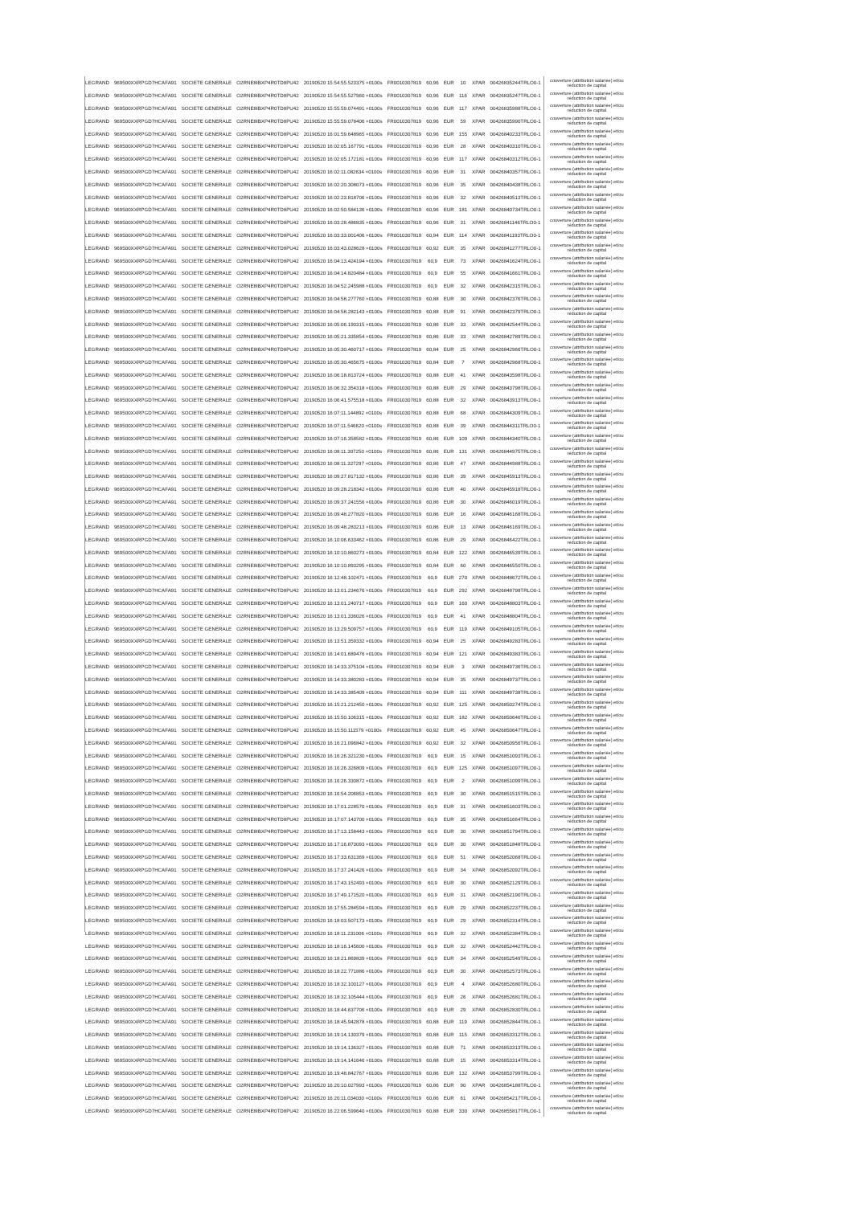| LEGRAND | 969500XXRPGD7HCAFA91 | SOCIETE GENERALE | O2RNE8IBXP4R0TD8PU42 | 20190520 15:54:55.523375 +0100s | FR0010307819 | 60,96 | EUR | 10 | XPAR | 00426835244TRLO0-1 | couverture (attribution salariée) et/ou réduction de capital |
| LEGRAND | 969500XXRPGD7HCAFA91 | SOCIETE GENERALE | O2RNE8IBXP4R0TD8PU42 | 20190520 15:54:55.527960 +0100s | FR0010307819 | 60,96 | EUR | 116 | XPAR | 00426835247TRLO0-1 | couverture (attribution salariée) et/ou réduction de capital |
| LEGRAND | 969500XXRPGD7HCAFA91 | SOCIETE GENERALE | O2RNE8IBXP4R0TD8PU42 | 20190520 15:55:59.074491 +0100s | FR0010307819 | 60,96 | EUR | 117 | XPAR | 00426835988TRLO0-1 | couverture (attribution salariée) et/ou réduction de capital |
| LEGRAND | 969500XXRPGD7HCAFA91 | SOCIETE GENERALE | O2RNE8IBXP4R0TD8PU42 | 20190520 15:55:59.078406 +0100s | FR0010307819 | 60,96 | EUR | 59 | XPAR | 00426835990TRLO0-1 | couverture (attribution salariée) et/ou réduction de capital |
| LEGRAND | 969500XXRPGD7HCAFA91 | SOCIETE GENERALE | O2RNE8IBXP4R0TD8PU42 | 20190520 16:01:59.648965 +0100s | FR0010307819 | 60,96 | EUR | 155 | XPAR | 00426840233TRLO0-1 | couverture (attribution salariée) et/ou réduction de capital |
| LEGRAND | 969500XXRPGD7HCAFA91 | SOCIETE GENERALE | O2RNE8IBXP4R0TD8PU42 | 20190520 16:02:05.167791 +0100s | FR0010307819 | 60,96 | EUR | 28 | XPAR | 00426840310TRLO0-1 | couverture (attribution salariée) et/ou réduction de capital |
| LEGRAND | 969500XXRPGD7HCAFA91 | SOCIETE GENERALE | O2RNE8IBXP4R0TD8PU42 | 20190520 16:02:05.172181 +0100s | FR0010307819 | 60,96 | EUR | 117 | XPAR | 00426840312TRLO0-1 | couverture (attribution salariée) et/ou réduction de capital |
| LEGRAND | 969500XXRPGD7HCAFA91 | SOCIETE GENERALE | O2RNE8IBXP4R0TD8PU42 | 20190520 16:02:11.082634 +0100s | FR0010307819 | 60,96 | EUR | 31 | XPAR | 00426840357TRLO0-1 | couverture (attribution salariée) et/ou réduction de capital |
| LEGRAND | 969500XXRPGD7HCAFA91 | SOCIETE GENERALE | O2RNE8IBXP4R0TD8PU42 | 20190520 16:02:20.308073 +0100s | FR0010307819 | 60,96 | EUR | 35 | XPAR | 00426840438TRLO0-1 | couverture (attribution salariée) et/ou réduction de capital |
| LEGRAND | 969500XXRPGD7HCAFA91 | SOCIETE GENERALE | O2RNE8IBXP4R0TD8PU42 | 20190520 16:02:23.818706 +0100s | FR0010307819 | 60,96 | EUR | 32 | XPAR | 00426840513TRLO0-1 | couverture (attribution salariée) et/ou réduction de capital |
| LEGRAND | 969500XXRPGD7HCAFA91 | SOCIETE GENERALE | O2RNE8IBXP4R0TD8PU42 | 20190520 16:02:50.584136 +0100s | FR0010307819 | 60,96 | EUR | 181 | XPAR | 00426840734TRLO0-1 | couverture (attribution salariée) et/ou réduction de capital |
| LEGRAND | 969500XXRPGD7HCAFA91 | SOCIETE GENERALE | O2RNE8IBXP4R0TD8PU42 | 20190520 16:03:28.486835 +0100s | FR0010307819 | 60,96 | EUR | 31 | XPAR | 00426841146TRLO0-1 | couverture (attribution salariée) et/ou réduction de capital |
| LEGRAND | 969500XXRPGD7HCAFA91 | SOCIETE GENERALE | O2RNE8IBXP4R0TD8PU42 | 20190520 16:03:33.001406 +0100s | FR0010307819 | 60,94 | EUR | 114 | XPAR | 00426841193TRLO0-1 | couverture (attribution salariée) et/ou réduction de capital |
| LEGRAND | 969500XXRPGD7HCAFA91 | SOCIETE GENERALE | O2RNE8IBXP4R0TD8PU42 | 20190520 16:03:43.028628 +0100s | FR0010307819 | 60,92 | EUR | 35 | XPAR | 00426841277TRLO0-1 | couverture (attribution salariée) et/ou réduction de capital |
| LEGRAND | 969500XXRPGD7HCAFA91 | SOCIETE GENERALE | O2RNE8IBXP4R0TD8PU42 | 20190520 16:04:13.424194 +0100s | FR0010307819 | 60,9 | EUR | 73 | XPAR | 00426841624TRLO0-1 | couverture (attribution salariée) et/ou réduction de capital |
| LEGRAND | 969500XXRPGD7HCAFA91 | SOCIETE GENERALE | O2RNE8IBXP4R0TD8PU42 | 20190520 16:04:14.820484 +0100s | FR0010307819 | 60,9 | EUR | 55 | XPAR | 00426841661TRLO0-1 | couverture (attribution salariée) et/ou réduction de capital |
| LEGRAND | 969500XXRPGD7HCAFA91 | SOCIETE GENERALE | O2RNE8IBXP4R0TD8PU42 | 20190520 16:04:52.245988 +0100s | FR0010307819 | 60,9 | EUR | 32 | XPAR | 00426842315TRLO0-1 | couverture (attribution salariée) et/ou réduction de capital |
| LEGRAND | 969500XXRPGD7HCAFA91 | SOCIETE GENERALE | O2RNE8IBXP4R0TD8PU42 | 20190520 16:04:58.277760 +0100s | FR0010307819 | 60,88 | EUR | 30 | XPAR | 00426842376TRLO0-1 | couverture (attribution salariée) et/ou réduction de capital |
| LEGRAND | 969500XXRPGD7HCAFA91 | SOCIETE GENERALE | O2RNE8IBXP4R0TD8PU42 | 20190520 16:04:58.282143 +0100s | FR0010307819 | 60,88 | EUR | 91 | XPAR | 00426842379TRLO0-1 | couverture (attribution salariée) et/ou réduction de capital |
| LEGRAND | 969500XXRPGD7HCAFA91 | SOCIETE GENERALE | O2RNE8IBXP4R0TD8PU42 | 20190520 16:05:06.190315 +0100s | FR0010307819 | 60,86 | EUR | 33 | XPAR | 00426842544TRLO0-1 | couverture (attribution salariée) et/ou réduction de capital |
| LEGRAND | 969500XXRPGD7HCAFA91 | SOCIETE GENERALE | O2RNE8IBXP4R0TD8PU42 | 20190520 16:05:21.335854 +0100s | FR0010307819 | 60,86 | EUR | 33 | XPAR | 00426842789TRLO0-1 | couverture (attribution salariée) et/ou réduction de capital |
| LEGRAND | 969500XXRPGD7HCAFA91 | SOCIETE GENERALE | O2RNE8IBXP4R0TD8PU42 | 20190520 16:05:30.460717 +0100s | FR0010307819 | 60,84 | EUR | 25 | XPAR | 00426842966TRLO0-1 | couverture (attribution salariée) et/ou réduction de capital |
| LEGRAND | 969500XXRPGD7HCAFA91 | SOCIETE GENERALE | O2RNE8IBXP4R0TD8PU42 | 20190520 16:05:30.465675 +0100s | FR0010307819 | 60,84 | EUR | 7 | XPAR | 00426842968TRLO0-1 | couverture (attribution salariée) et/ou réduction de capital |
| LEGRAND | 969500XXRPGD7HCAFA91 | SOCIETE GENERALE | O2RNE8IBXP4R0TD8PU42 | 20190520 16:06:18.813724 +0100s | FR0010307819 | 60,88 | EUR | 41 | XPAR | 00426843598TRLO0-1 | couverture (attribution salariée) et/ou réduction de capital |
| LEGRAND | 969500XXRPGD7HCAFA91 | SOCIETE GENERALE | O2RNE8IBXP4R0TD8PU42 | 20190520 16:06:32.354318 +0100s | FR0010307819 | 60,88 | EUR | 29 | XPAR | 00426843798TRLO0-1 | couverture (attribution salariée) et/ou réduction de capital |
| LEGRAND | 969500XXRPGD7HCAFA91 | SOCIETE GENERALE | O2RNE8IBXP4R0TD8PU42 | 20190520 16:06:41.575518 +0100s | FR0010307819 | 60,88 | EUR | 32 | XPAR | 00426843913TRLO0-1 | couverture (attribution salariée) et/ou réduction de capital |
| LEGRAND | 969500XXRPGD7HCAFA91 | SOCIETE GENERALE | O2RNE8IBXP4R0TD8PU42 | 20190520 16:07:11.144892 +0100s | FR0010307819 | 60,88 | EUR | 68 | XPAR | 00426844309TRLO0-1 | couverture (attribution salariée) et/ou réduction de capital |
| LEGRAND | 969500XXRPGD7HCAFA91 | SOCIETE GENERALE | O2RNE8IBXP4R0TD8PU42 | 20190520 16:07:11.546620 +0100s | FR0010307819 | 60,88 | EUR | 39 | XPAR | 00426844311TRLO0-1 | couverture (attribution salariée) et/ou réduction de capital |
| LEGRAND | 969500XXRPGD7HCAFA91 | SOCIETE GENERALE | O2RNE8IBXP4R0TD8PU42 | 20190520 16:07:16.358582 +0100s | FR0010307819 | 60,86 | EUR | 109 | XPAR | 00426844340TRLO0-1 | couverture (attribution salariée) et/ou réduction de capital |
| LEGRAND | 969500XXRPGD7HCAFA91 | SOCIETE GENERALE | O2RNE8IBXP4R0TD8PU42 | 20190520 16:08:11.307250 +0100s | FR0010307819 | 60,86 | EUR | 131 | XPAR | 00426844975TRLO0-1 | couverture (attribution salariée) et/ou réduction de capital |
| LEGRAND | 969500XXRPGD7HCAFA91 | SOCIETE GENERALE | O2RNE8IBXP4R0TD8PU42 | 20190520 16:08:11.327297 +0100s | FR0010307819 | 60,86 | EUR | 47 | XPAR | 00426844988TRLO0-1 | couverture (attribution salariée) et/ou réduction de capital |
| LEGRAND | 969500XXRPGD7HCAFA91 | SOCIETE GENERALE | O2RNE8IBXP4R0TD8PU42 | 20190520 16:09:27.817132 +0100s | FR0010307819 | 60,86 | EUR | 39 | XPAR | 00426845913TRLO0-1 | couverture (attribution salariée) et/ou réduction de capital |
| LEGRAND | 969500XXRPGD7HCAFA91 | SOCIETE GENERALE | O2RNE8IBXP4R0TD8PU42 | 20190520 16:09:28.218342 +0100s | FR0010307819 | 60,86 | EUR | 40 | XPAR | 00426845918TRLO0-1 | couverture (attribution salariée) et/ou réduction de capital |
| LEGRAND | 969500XXRPGD7HCAFA91 | SOCIETE GENERALE | O2RNE8IBXP4R0TD8PU42 | 20190520 16:09:37.241556 +0100s | FR0010307819 | 60,86 | EUR | 30 | XPAR | 00426846019TRLO0-1 | couverture (attribution salariée) et/ou réduction de capital |
| LEGRAND | 969500XXRPGD7HCAFA91 | SOCIETE GENERALE | O2RNE8IBXP4R0TD8PU42 | 20190520 16:09:48.277820 +0100s | FR0010307819 | 60,86 | EUR | 16 | XPAR | 00426846168TRLO0-1 | couverture (attribution salariée) et/ou réduction de capital |
| LEGRAND | 969500XXRPGD7HCAFA91 | SOCIETE GENERALE | O2RNE8IBXP4R0TD8PU42 | 20190520 16:09:48.283213 +0100s | FR0010307819 | 60,86 | EUR | 13 | XPAR | 00426846169TRLO0-1 | couverture (attribution salariée) et/ou réduction de capital |
| LEGRAND | 969500XXRPGD7HCAFA91 | SOCIETE GENERALE | O2RNE8IBXP4R0TD8PU42 | 20190520 16:10:06.633462 +0100s | FR0010307819 | 60,86 | EUR | 29 | XPAR | 00426846422TRLO0-1 | couverture (attribution salariée) et/ou réduction de capital |
| LEGRAND | 969500XXRPGD7HCAFA91 | SOCIETE GENERALE | O2RNE8IBXP4R0TD8PU42 | 20190520 16:10:10.860273 +0100s | FR0010307819 | 60,84 | EUR | 122 | XPAR | 00426846539TRLO0-1 | couverture (attribution salariée) et/ou réduction de capital |
| LEGRAND | 969500XXRPGD7HCAFA91 | SOCIETE GENERALE | O2RNE8IBXP4R0TD8PU42 | 20190520 16:10:10.893295 +0100s | FR0010307819 | 60,84 | EUR | 60 | XPAR | 00426846550TRLO0-1 | couverture (attribution salariée) et/ou réduction de capital |
| LEGRAND | 969500XXRPGD7HCAFA91 | SOCIETE GENERALE | O2RNE8IBXP4R0TD8PU42 | 20190520 16:12:48.102471 +0100s | FR0010307819 | 60,9 | EUR | 270 | XPAR | 00426848672TRLO0-1 | couverture (attribution salariée) et/ou réduction de capital |
| LEGRAND | 969500XXRPGD7HCAFA91 | SOCIETE GENERALE | O2RNE8IBXP4R0TD8PU42 | 20190520 16:13:01.234676 +0100s | FR0010307819 | 60,9 | EUR | 292 | XPAR | 00426848798TRLO0-1 | couverture (attribution salariée) et/ou réduction de capital |
| LEGRAND | 969500XXRPGD7HCAFA91 | SOCIETE GENERALE | O2RNE8IBXP4R0TD8PU42 | 20190520 16:13:01.240717 +0100s | FR0010307819 | 60,9 | EUR | 160 | XPAR | 00426848803TRLO0-1 | couverture (attribution salariée) et/ou réduction de capital |
| LEGRAND | 969500XXRPGD7HCAFA91 | SOCIETE GENERALE | O2RNE8IBXP4R0TD8PU42 | 20190520 16:13:01.336026 +0100s | FR0010307819 | 60,9 | EUR | 41 | XPAR | 00426848804TRLO0-1 | couverture (attribution salariée) et/ou réduction de capital |
| LEGRAND | 969500XXRPGD7HCAFA91 | SOCIETE GENERALE | O2RNE8IBXP4R0TD8PU42 | 20190520 16:13:29.509757 +0100s | FR0010307819 | 60,9 | EUR | 119 | XPAR | 00426849105TRLO0-1 | couverture (attribution salariée) et/ou réduction de capital |
| LEGRAND | 969500XXRPGD7HCAFA91 | SOCIETE GENERALE | O2RNE8IBXP4R0TD8PU42 | 20190520 16:13:51.359332 +0100s | FR0010307819 | 60,94 | EUR | 25 | XPAR | 00426849283TRLO0-1 | couverture (attribution salariée) et/ou réduction de capital |
| LEGRAND | 969500XXRPGD7HCAFA91 | SOCIETE GENERALE | O2RNE8IBXP4R0TD8PU42 | 20190520 16:14:01.689476 +0100s | FR0010307819 | 60,94 | EUR | 121 | XPAR | 00426849383TRLO0-1 | couverture (attribution salariée) et/ou réduction de capital |
| LEGRAND | 969500XXRPGD7HCAFA91 | SOCIETE GENERALE | O2RNE8IBXP4R0TD8PU42 | 20190520 16:14:33.375104 +0100s | FR0010307819 | 60,94 | EUR | 3 | XPAR | 00426849736TRLO0-1 | couverture (attribution salariée) et/ou réduction de capital |
| LEGRAND | 969500XXRPGD7HCAFA91 | SOCIETE GENERALE | O2RNE8IBXP4R0TD8PU42 | 20190520 16:14:33.380283 +0100s | FR0010307819 | 60,94 | EUR | 35 | XPAR | 00426849737TRLO0-1 | couverture (attribution salariée) et/ou réduction de capital |
| LEGRAND | 969500XXRPGD7HCAFA91 | SOCIETE GENERALE | O2RNE8IBXP4R0TD8PU42 | 20190520 16:14:33.385409 +0100s | FR0010307819 | 60,94 | EUR | 111 | XPAR | 00426849738TRLO0-1 | couverture (attribution salariée) et/ou réduction de capital |
| LEGRAND | 969500XXRPGD7HCAFA91 | SOCIETE GENERALE | O2RNE8IBXP4R0TD8PU42 | 20190520 16:15:21.212450 +0100s | FR0010307819 | 60,92 | EUR | 125 | XPAR | 00426850274TRLO0-1 | couverture (attribution salariée) et/ou réduction de capital |
| LEGRAND | 969500XXRPGD7HCAFA91 | SOCIETE GENERALE | O2RNE8IBXP4R0TD8PU42 | 20190520 16:15:50.106315 +0100s | FR0010307819 | 60,92 | EUR | 182 | XPAR | 00426850646TRLO0-1 | couverture (attribution salariée) et/ou réduction de capital |
| LEGRAND | 969500XXRPGD7HCAFA91 | SOCIETE GENERALE | O2RNE8IBXP4R0TD8PU42 | 20190520 16:15:50.111579 +0100s | FR0010307819 | 60,92 | EUR | 45 | XPAR | 00426850647TRLO0-1 | couverture (attribution salariée) et/ou réduction de capital |
| LEGRAND | 969500XXRPGD7HCAFA91 | SOCIETE GENERALE | O2RNE8IBXP4R0TD8PU42 | 20190520 16:16:21.096842 +0100s | FR0010307819 | 60,92 | EUR | 32 | XPAR | 00426850956TRLO0-1 | couverture (attribution salariée) et/ou réduction de capital |
| LEGRAND | 969500XXRPGD7HCAFA91 | SOCIETE GENERALE | O2RNE8IBXP4R0TD8PU42 | 20190520 16:16:26.321230 +0100s | FR0010307819 | 60,9 | EUR | 15 | XPAR | 00426851093TRLO0-1 | couverture (attribution salariée) et/ou réduction de capital |
| LEGRAND | 969500XXRPGD7HCAFA91 | SOCIETE GENERALE | O2RNE8IBXP4R0TD8PU42 | 20190520 16:16:26.326809 +0100s | FR0010307819 | 60,9 | EUR | 125 | XPAR | 00426851097TRLO0-1 | couverture (attribution salariée) et/ou réduction de capital |
| LEGRAND | 969500XXRPGD7HCAFA91 | SOCIETE GENERALE | O2RNE8IBXP4R0TD8PU42 | 20190520 16:16:26.330872 +0100s | FR0010307819 | 60,9 | EUR | 2 | XPAR | 00426851099TRLO0-1 | couverture (attribution salariée) et/ou réduction de capital |
| LEGRAND | 969500XXRPGD7HCAFA91 | SOCIETE GENERALE | O2RNE8IBXP4R0TD8PU42 | 20190520 16:16:54.206853 +0100s | FR0010307819 | 60,9 | EUR | 30 | XPAR | 00426851515TRLO0-1 | couverture (attribution salariée) et/ou réduction de capital |
| LEGRAND | 969500XXRPGD7HCAFA91 | SOCIETE GENERALE | O2RNE8IBXP4R0TD8PU42 | 20190520 16:17:01.228570 +0100s | FR0010307819 | 60,9 | EUR | 31 | XPAR | 00426851603TRLO0-1 | couverture (attribution salariée) et/ou réduction de capital |
| LEGRAND | 969500XXRPGD7HCAFA91 | SOCIETE GENERALE | O2RNE8IBXP4R0TD8PU42 | 20190520 16:17:07.143700 +0100s | FR0010307819 | 60,9 | EUR | 35 | XPAR | 00426851664TRLO0-1 | couverture (attribution salariée) et/ou réduction de capital |
| LEGRAND | 969500XXRPGD7HCAFA91 | SOCIETE GENERALE | O2RNE8IBXP4R0TD8PU42 | 20190520 16:17:13.158443 +0100s | FR0010307819 | 60,9 | EUR | 30 | XPAR | 00426851794TRLO0-1 | couverture (attribution salariée) et/ou réduction de capital |
| LEGRAND | 969500XXRPGD7HCAFA91 | SOCIETE GENERALE | O2RNE8IBXP4R0TD8PU42 | 20190520 16:17:16.873093 +0100s | FR0010307819 | 60,9 | EUR | 30 | XPAR | 00426851848TRLO0-1 | couverture (attribution salariée) et/ou réduction de capital |
| LEGRAND | 969500XXRPGD7HCAFA91 | SOCIETE GENERALE | O2RNE8IBXP4R0TD8PU42 | 20190520 16:17:33.631369 +0100s | FR0010307819 | 60,9 | EUR | 51 | XPAR | 00426852068TRLO0-1 | couverture (attribution salariée) et/ou réduction de capital |
| LEGRAND | 969500XXRPGD7HCAFA91 | SOCIETE GENERALE | O2RNE8IBXP4R0TD8PU42 | 20190520 16:17:37.241426 +0100s | FR0010307819 | 60,9 | EUR | 34 | XPAR | 00426852092TRLO0-1 | couverture (attribution salariée) et/ou réduction de capital |
| LEGRAND | 969500XXRPGD7HCAFA91 | SOCIETE GENERALE | O2RNE8IBXP4R0TD8PU42 | 20190520 16:17:43.152493 +0100s | FR0010307819 | 60,9 | EUR | 30 | XPAR | 00426852129TRLO0-1 | couverture (attribution salariée) et/ou réduction de capital |
| LEGRAND | 969500XXRPGD7HCAFA91 | SOCIETE GENERALE | O2RNE8IBXP4R0TD8PU42 | 20190520 16:17:49.171520 +0100s | FR0010307819 | 60,9 | EUR | 31 | XPAR | 00426852190TRLO0-1 | couverture (attribution salariée) et/ou réduction de capital |
| LEGRAND | 969500XXRPGD7HCAFA91 | SOCIETE GENERALE | O2RNE8IBXP4R0TD8PU42 | 20190520 16:17:55.284594 +0100s | FR0010307819 | 60,9 | EUR | 29 | XPAR | 00426852237TRLO0-1 | couverture (attribution salariée) et/ou réduction de capital |
| LEGRAND | 969500XXRPGD7HCAFA91 | SOCIETE GENERALE | O2RNE8IBXP4R0TD8PU42 | 20190520 16:18:03.507173 +0100s | FR0010307819 | 60,9 | EUR | 29 | XPAR | 00426852314TRLO0-1 | couverture (attribution salariée) et/ou réduction de capital |
| LEGRAND | 969500XXRPGD7HCAFA91 | SOCIETE GENERALE | O2RNE8IBXP4R0TD8PU42 | 20190520 16:18:11.231006 +0100s | FR0010307819 | 60,9 | EUR | 32 | XPAR | 00426852384TRLO0-1 | couverture (attribution salariée) et/ou réduction de capital |
| LEGRAND | 969500XXRPGD7HCAFA91 | SOCIETE GENERALE | O2RNE8IBXP4R0TD8PU42 | 20190520 16:18:16.145600 +0100s | FR0010307819 | 60,9 | EUR | 32 | XPAR | 00426852442TRLO0-1 | couverture (attribution salariée) et/ou réduction de capital |
| LEGRAND | 969500XXRPGD7HCAFA91 | SOCIETE GENERALE | O2RNE8IBXP4R0TD8PU42 | 20190520 16:18:21.869839 +0100s | FR0010307819 | 60,9 | EUR | 34 | XPAR | 00426852549TRLO0-1 | couverture (attribution salariée) et/ou réduction de capital |
| LEGRAND | 969500XXRPGD7HCAFA91 | SOCIETE GENERALE | O2RNE8IBXP4R0TD8PU42 | 20190520 16:18:22.771886 +0100s | FR0010307819 | 60,9 | EUR | 30 | XPAR | 00426852573TRLO0-1 | couverture (attribution salariée) et/ou réduction de capital |
| LEGRAND | 969500XXRPGD7HCAFA91 | SOCIETE GENERALE | O2RNE8IBXP4R0TD8PU42 | 20190520 16:18:32.100127 +0100s | FR0010307819 | 60,9 | EUR | 4 | XPAR | 00426852680TRLO0-1 | couverture (attribution salariée) et/ou réduction de capital |
| LEGRAND | 969500XXRPGD7HCAFA91 | SOCIETE GENERALE | O2RNE8IBXP4R0TD8PU42 | 20190520 16:18:32.105444 +0100s | FR0010307819 | 60,9 | EUR | 26 | XPAR | 00426852681TRLO0-1 | couverture (attribution salariée) et/ou réduction de capital |
| LEGRAND | 969500XXRPGD7HCAFA91 | SOCIETE GENERALE | O2RNE8IBXP4R0TD8PU42 | 20190520 16:18:44.637706 +0100s | FR0010307819 | 60,9 | EUR | 29 | XPAR | 00426852830TRLO0-1 | couverture (attribution salariée) et/ou réduction de capital |
| LEGRAND | 969500XXRPGD7HCAFA91 | SOCIETE GENERALE | O2RNE8IBXP4R0TD8PU42 | 20190520 16:18:45.942878 +0100s | FR0010307819 | 60,88 | EUR | 119 | XPAR | 00426852844TRLO0-1 | couverture (attribution salariée) et/ou réduction de capital |
| LEGRAND | 969500XXRPGD7HCAFA91 | SOCIETE GENERALE | O2RNE8IBXP4R0TD8PU42 | 20190520 16:19:14.130379 +0100s | FR0010307819 | 60,88 | EUR | 115 | XPAR | 00426853312TRLO0-1 | couverture (attribution salariée) et/ou réduction de capital |
| LEGRAND | 969500XXRPGD7HCAFA91 | SOCIETE GENERALE | O2RNE8IBXP4R0TD8PU42 | 20190520 16:19:14.136327 +0100s | FR0010307819 | 60,88 | EUR | 71 | XPAR | 00426853313TRLO0-1 | couverture (attribution salariée) et/ou réduction de capital |
| LEGRAND | 969500XXRPGD7HCAFA91 | SOCIETE GENERALE | O2RNE8IBXP4R0TD8PU42 | 20190520 16:19:14.141646 +0100s | FR0010307819 | 60,88 | EUR | 15 | XPAR | 00426853314TRLO0-1 | couverture (attribution salariée) et/ou réduction de capital |
| LEGRAND | 969500XXRPGD7HCAFA91 | SOCIETE GENERALE | O2RNE8IBXP4R0TD8PU42 | 20190520 16:19:48.842767 +0100s | FR0010307819 | 60,86 | EUR | 132 | XPAR | 00426853799TRLO0-1 | couverture (attribution salariée) et/ou réduction de capital |
| LEGRAND | 969500XXRPGD7HCAFA91 | SOCIETE GENERALE | O2RNE8IBXP4R0TD8PU42 | 20190520 16:20:10.027993 +0100s | FR0010307819 | 60,86 | EUR | 90 | XPAR | 00426854188TRLO0-1 | couverture (attribution salariée) et/ou réduction de capital |
| LEGRAND | 969500XXRPGD7HCAFA91 | SOCIETE GENERALE | O2RNE8IBXP4R0TD8PU42 | 20190520 16:20:11.034030 +0100s | FR0010307819 | 60,86 | EUR | 61 | XPAR | 00426854217TRLO0-1 | couverture (attribution salariée) et/ou réduction de capital |
| LEGRAND | 969500XXRPGD7HCAFA91 | SOCIETE GENERALE | O2RNE8IBXP4R0TD8PU42 | 20190520 16:22:06.599640 +0100s | FR0010307819 | 60,88 | EUR | 330 | XPAR | 00426855817TRLO0-1 | couverture (attribution salariée) et/ou réduction de capital |